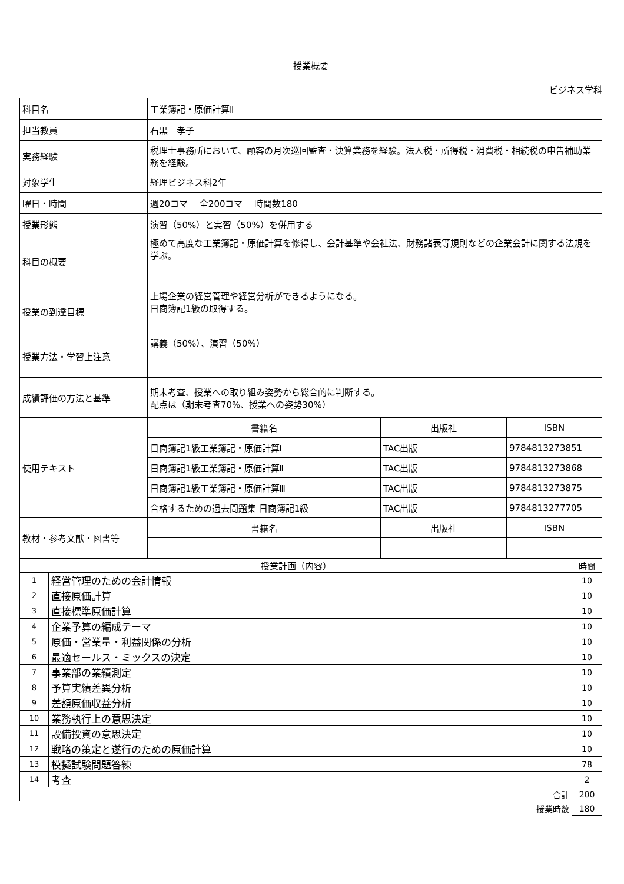授業概要
ビジネス学科
| 科目名 | 工業簿記・原価計算Ⅱ | | |
| 担当教員 | 石黒 孝子 | | |
| 実務経験 | 税理士事務所において、顧客の月次巡回監査・決算業務を経験。法人税・所得税・消費税・相続税の申告補助業務を経験。 | | |
| 対象学生 | 経理ビジネス科2年 | | |
| 曜日・時間 | 週20コマ 全200コマ 時間数180 | | |
| 授業形態 | 演習（50%）と実習（50%）を併用する | | |
| 科目の概要 | 極めて高度な工業簿記・原価計算を修得し、会計基準や会社法、財務諸表等規則などの企業会計に関する法規を学ぶ。 | | |
| 授業の到達目標 | 上場企業の経営管理や経営分析ができるようになる。 日商簿記1級の取得する。 | | |
| 授業方法・学習上注意 | 講義（50%）、演習（50%） | | |
| 成績評価の方法と基準 | 期末考査、授業への取り組み姿勢から総合的に判断する。 配点は（期末考査70%、授業への姿勢30%） | | |
| 使用テキスト | 書籍名 | 出版社 | ISBN |
| | 日商簿記1級工業簿記・原価計算I | TAC出版 | 9784813273851 |
| | 日商簿記1級工業簿記・原価計算Ⅱ | TAC出版 | 9784813273868 |
| | 日商簿記1級工業簿記・原価計算Ⅲ | TAC出版 | 9784813273875 |
| | 合格するための過去問題集 日商簿記1級 | TAC出版 | 9784813277705 |
| 教材・参考文献・図書等 | 書籍名 | 出版社 | ISBN |
| 授業計画（内容） | | 時間 |
| 1 | 経営管理のための会計情報 | 10 |
| 2 | 直接原価計算 | 10 |
| 3 | 直接標準原価計算 | 10 |
| 4 | 企業予算の編成テーマ | 10 |
| 5 | 原価・営業量・利益関係の分析 | 10 |
| 6 | 最適セールス・ミックスの決定 | 10 |
| 7 | 事業部の業績測定 | 10 |
| 8 | 予算実績差異分析 | 10 |
| 9 | 差額原価収益分析 | 10 |
| 10 | 業務執行上の意思決定 | 10 |
| 11 | 設備投資の意思決定 | 10 |
| 12 | 戦略の策定と遂行のための原価計算 | 10 |
| 13 | 模擬試験問題答練 | 78 |
| 14 | 考査 | 2 |
| 合計 | | 200 |
| 授業時数 | | 180 |